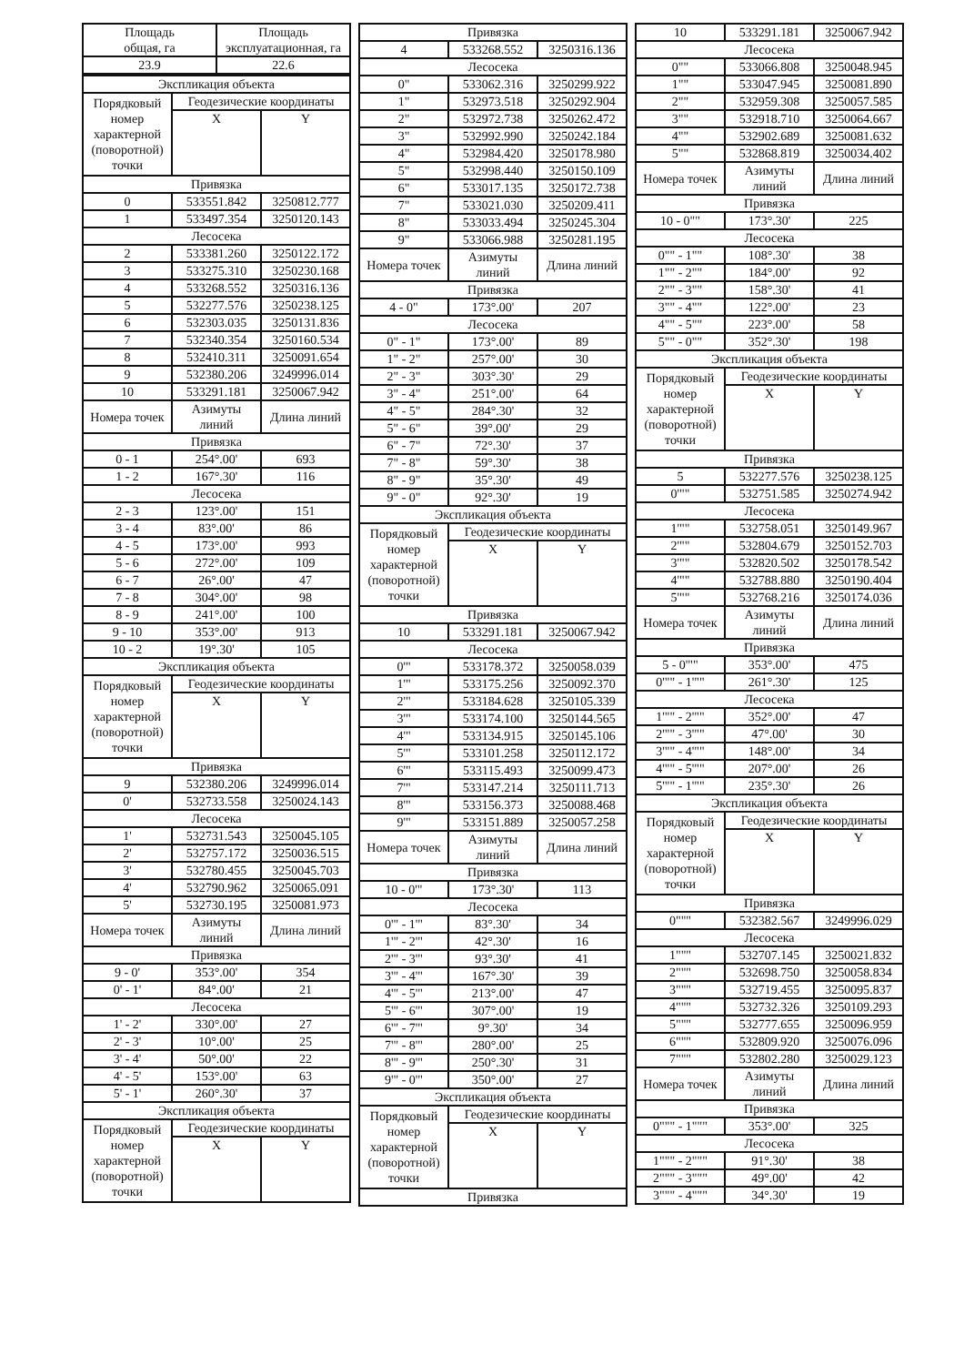| Площадь общая, га | Площадь эксплуатационная, га |
| 23.9 | 22.6 |
| Экспликация объекта | | |
| Порядковый номер характерной (поворотной) точки | Геодезические координаты | |
| | X | Y |
| Привязка | | |
| 0 | 533551.842 | 3250812.777 |
| 1 | 533497.354 | 3250120.143 |
| Лесосека | | |
| 2 | 533381.260 | 3250122.172 |
| 3 | 533275.310 | 3250230.168 |
| 4 | 533268.552 | 3250316.136 |
| 5 | 532277.576 | 3250238.125 |
| 6 | 532303.035 | 3250131.836 |
| 7 | 532340.354 | 3250160.534 |
| 8 | 532410.311 | 3250091.654 |
| 9 | 532380.206 | 3249996.014 |
| 10 | 533291.181 | 3250067.942 |
| Номера точек | Азимуты линий | Длина линий |
| Привязка | | |
| 0 - 1 | 254°.00' | 693 |
| 1 - 2 | 167°.30' | 116 |
| Лесосека | | |
| 2 - 3 | 123°.00' | 151 |
| 3 - 4 | 83°.00' | 86 |
| 4 - 5 | 173°.00' | 993 |
| 5 - 6 | 272°.00' | 109 |
| 6 - 7 | 26°.00' | 47 |
| 7 - 8 | 304°.00' | 98 |
| 8 - 9 | 241°.00' | 100 |
| 9 - 10 | 353°.00' | 913 |
| 10 - 2 | 19°.30' | 105 |
| Экспликация объекта | | |
| Порядковый номер характерной (поворотной) точки | Геодезические координаты | |
| | X | Y |
| Привязка | | |
| 9 | 532380.206 | 3249996.014 |
| 0' | 532733.558 | 3250024.143 |
| Лесосека | | |
| 1' | 532731.543 | 3250045.105 |
| 2' | 532757.172 | 3250036.515 |
| 3' | 532780.455 | 3250045.703 |
| 4' | 532790.962 | 3250065.091 |
| 5' | 532730.195 | 3250081.973 |
| Номера точек | Азимуты линий | Длина линий |
| Привязка | | |
| 9 - 0' | 353°.00' | 354 |
| 0' - 1' | 84°.00' | 21 |
| Лесосека | | |
| 1' - 2' | 330°.00' | 27 |
| 2' - 3' | 10°.00' | 25 |
| 3' - 4' | 50°.00' | 22 |
| 4' - 5' | 153°.00' | 63 |
| 5' - 1' | 260°.30' | 37 |
| Экспликация объекта | | |
| Порядковый номер характерной (поворотной) точки | Геодезические координаты | |
| | X | Y |
| Привязка | | |
| 4 | 533268.552 | 3250316.136 |
| Лесосека | | |
| 0" | 533062.316 | 3250299.922 |
| 1" | 532973.518 | 3250292.904 |
| 2" | 532972.738 | 3250262.472 |
| 3" | 532992.990 | 3250242.184 |
| 4" | 532984.420 | 3250178.980 |
| 5" | 532998.440 | 3250150.109 |
| 6" | 533017.135 | 3250172.738 |
| 7" | 533021.030 | 3250209.411 |
| 8" | 533033.494 | 3250245.304 |
| 9" | 533066.988 | 3250281.195 |
| Номера точек | Азимуты линий | Длина линий |
| Привязка | | |
| 4 - 0" | 173°.00' | 207 |
| Лесосека | | |
| 0" - 1" | 173°.00' | 89 |
| 1" - 2" | 257°.00' | 30 |
| 2" - 3" | 303°.30' | 29 |
| 3" - 4" | 251°.00' | 64 |
| 4" - 5" | 284°.30' | 32 |
| 5" - 6" | 39°.00' | 29 |
| 6" - 7" | 72°.30' | 37 |
| 7" - 8" | 59°.30' | 38 |
| 8" - 9" | 35°.30' | 49 |
| 9" - 0" | 92°.30' | 19 |
| Экспликация объекта | | |
| Порядковый номер характерной (поворотной) точки | Геодезические координаты | |
| | X | Y |
| Привязка | | |
| 10 | 533291.181 | 3250067.942 |
| Лесосека | | |
| 0'" | 533178.372 | 3250058.039 |
| 1'" | 533175.256 | 3250092.370 |
| 2'" | 533184.628 | 3250105.339 |
| 3'" | 533174.100 | 3250144.565 |
| 4'" | 533134.915 | 3250145.106 |
| 5'" | 533101.258 | 3250112.172 |
| 6'" | 533115.493 | 3250099.473 |
| 7'" | 533147.214 | 3250111.713 |
| 8'" | 533156.373 | 3250088.468 |
| 9'" | 533151.889 | 3250057.258 |
| Номера точек | Азимуты линий | Длина линий |
| Привязка | | |
| 10 - 0'" | 173°.30' | 113 |
| Лесосека | | |
| 0'" - 1'" | 83°.30' | 34 |
| 1'" - 2'" | 42°.30' | 16 |
| 2'" - 3'" | 93°.30' | 41 |
| 3'" - 4'" | 167°.30' | 39 |
| 4'" - 5'" | 213°.00' | 47 |
| 5'" - 6'" | 307°.00' | 19 |
| 6'" - 7'" | 9°.30' | 34 |
| 7'" - 8'" | 280°.00' | 25 |
| 8'" - 9'" | 250°.30' | 31 |
| 9'" - 0'" | 350°.00' | 27 |
| Экспликация объекта | | |
| Порядковый номер характерной (поворотной) точки | Геодезические координаты | |
| | X | Y |
| Привязка | | |
| 10 | 533291.181 | 3250067.942 |
| Лесосека | | |
| 0"" | 533066.808 | 3250048.945 |
| 1"" | 533047.945 | 3250081.890 |
| 2"" | 532959.308 | 3250057.585 |
| 3"" | 532918.710 | 3250064.667 |
| 4"" | 532902.689 | 3250081.632 |
| 5"" | 532868.819 | 3250034.402 |
| Номера точек | Азимуты линий | Длина линий |
| Привязка | | |
| 10 - 0"" | 173°.30' | 225 |
| Лесосека | | |
| 0"" - 1"" | 108°.30' | 38 |
| 1"" - 2"" | 184°.00' | 92 |
| 2"" - 3"" | 158°.30' | 41 |
| 3"" - 4"" | 122°.00' | 23 |
| 4"" - 5"" | 223°.00' | 58 |
| 5"" - 0"" | 352°.30' | 198 |
| Экспликация объекта | | |
| Порядковый номер характерной (поворотной) точки | Геодезические координаты | |
| | X | Y |
| Привязка | | |
| 5 | 532277.576 | 3250238.125 |
| 0'"" | 532751.585 | 3250274.942 |
| Лесосека | | |
| 1'"" | 532758.051 | 3250149.967 |
| 2'"" | 532804.679 | 3250152.703 |
| 3'"" | 532820.502 | 3250178.542 |
| 4'"" | 532788.880 | 3250190.404 |
| 5'"" | 532768.216 | 3250174.036 |
| Номера точек | Азимуты линий | Длина линий |
| Привязка | | |
| 5 - 0'"" | 353°.00' | 475 |
| 0'"" - 1'"" | 261°.30' | 125 |
| Лесосека | | |
| 1'"" - 2'"" | 352°.00' | 47 |
| 2'"" - 3'"" | 47°.00' | 30 |
| 3'"" - 4'"" | 148°.00' | 34 |
| 4'"" - 5'"" | 207°.00' | 26 |
| 5'"" - 1'"" | 235°.30' | 26 |
| Экспликация объекта | | |
| Порядковый номер характерной (поворотной) точки | Геодезические координаты | |
| | X | Y |
| Привязка | | |
| 0""" | 532382.567 | 3249996.029 |
| Лесосека | | |
| 1""" | 532707.145 | 3250021.832 |
| 2""" | 532698.750 | 3250058.834 |
| 3""" | 532719.455 | 3250095.837 |
| 4""" | 532732.326 | 3250109.293 |
| 5""" | 532777.655 | 3250096.959 |
| 6""" | 532809.920 | 3250076.096 |
| 7""" | 532802.280 | 3250029.123 |
| Номера точек | Азимуты линий | Длина линий |
| Привязка | | |
| 0""" - 1""" | 353°.00' | 325 |
| Лесосека | | |
| 1""" - 2""" | 91°.30' | 38 |
| 2""" - 3""" | 49°.00' | 42 |
| 3""" - 4""" | 34°.30' | 19 |